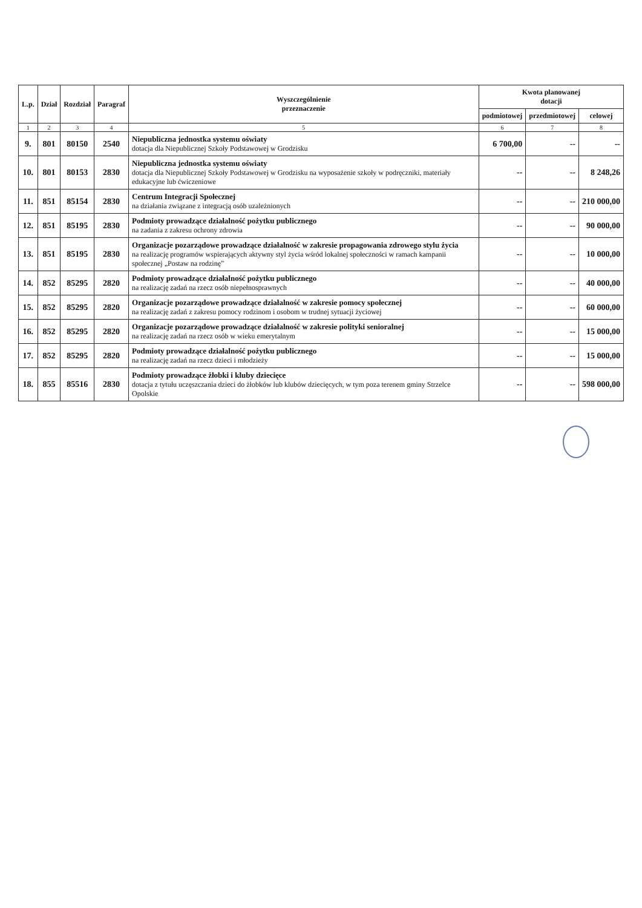| L.p. | Dział | Rozdział | Paragraf | Wyszczególnienie przeznaczenie | Kwota planowanej dotacji | | |
| --- | --- | --- | --- | --- | --- | --- | --- |
| | | | | | podmiotowej | przedmiotowej | celowej |
| 1 | 2 | 3 | 4 | 5 | 6 | 7 | 8 |
| 9. | 801 | 80150 | 2540 | Niepubliczna jednostka systemu oświaty dotacja dla Niepublicznej Szkoły Podstawowej w Grodzisku | 6 700,00 | -- | -- |
| 10. | 801 | 80153 | 2830 | Niepubliczna jednostka systemu oświaty dotacja dla Niepublicznej Szkoły Podstawowej w Grodzisku na wyposażenie szkoły w podręczniki, materiały edukacyjne lub ćwiczeniowe | -- | -- | 8 248,26 |
| 11. | 851 | 85154 | 2830 | Centrum Integracji Społecznej na działania związane z integracją osób uzależnionych | -- | -- | 210 000,00 |
| 12. | 851 | 85195 | 2830 | Podmioty prowadzące działalność pożytku publicznego na zadania z zakresu ochrony zdrowia | -- | -- | 90 000,00 |
| 13. | 851 | 85195 | 2830 | Organizacje pozarządowe prowadzące działalność w zakresie propagowania zdrowego stylu życia na realizację programów wspierających aktywny styl życia wśród lokalnej społeczności w ramach kampanii społecznej „Postaw na rodzinę” | -- | -- | 10 000,00 |
| 14. | 852 | 85295 | 2820 | Podmioty prowadzące działalność pożytku publicznego na realizację zadań na rzecz osób niepełnosprawnych | -- | -- | 40 000,00 |
| 15. | 852 | 85295 | 2820 | Organizacje pozarządowe prowadzące działalność w zakresie pomocy społecznej na realizację zadań z zakresu pomocy rodzinom i osobom w trudnej sytuacji życiowej | -- | -- | 60 000,00 |
| 16. | 852 | 85295 | 2820 | Organizacje pozarządowe prowadzące działalność w zakresie polityki senioralnej na realizację zadań na rzecz osób w wieku emerytalnym | -- | -- | 15 000,00 |
| 17. | 852 | 85295 | 2820 | Podmioty prowadzące działalność pożytku publicznego na realizację zadań na rzecz dzieci i młodzieży | -- | -- | 15 000,00 |
| 18. | 855 | 85516 | 2830 | Podmioty prowadzące żłobki i kluby dziecięce dotacja z tytułu uczęszczania dzieci do żłobków lub klubów dziecięcych, w tym poza terenem gminy Strzelce Opolskie | -- | -- | 598 000,00 |